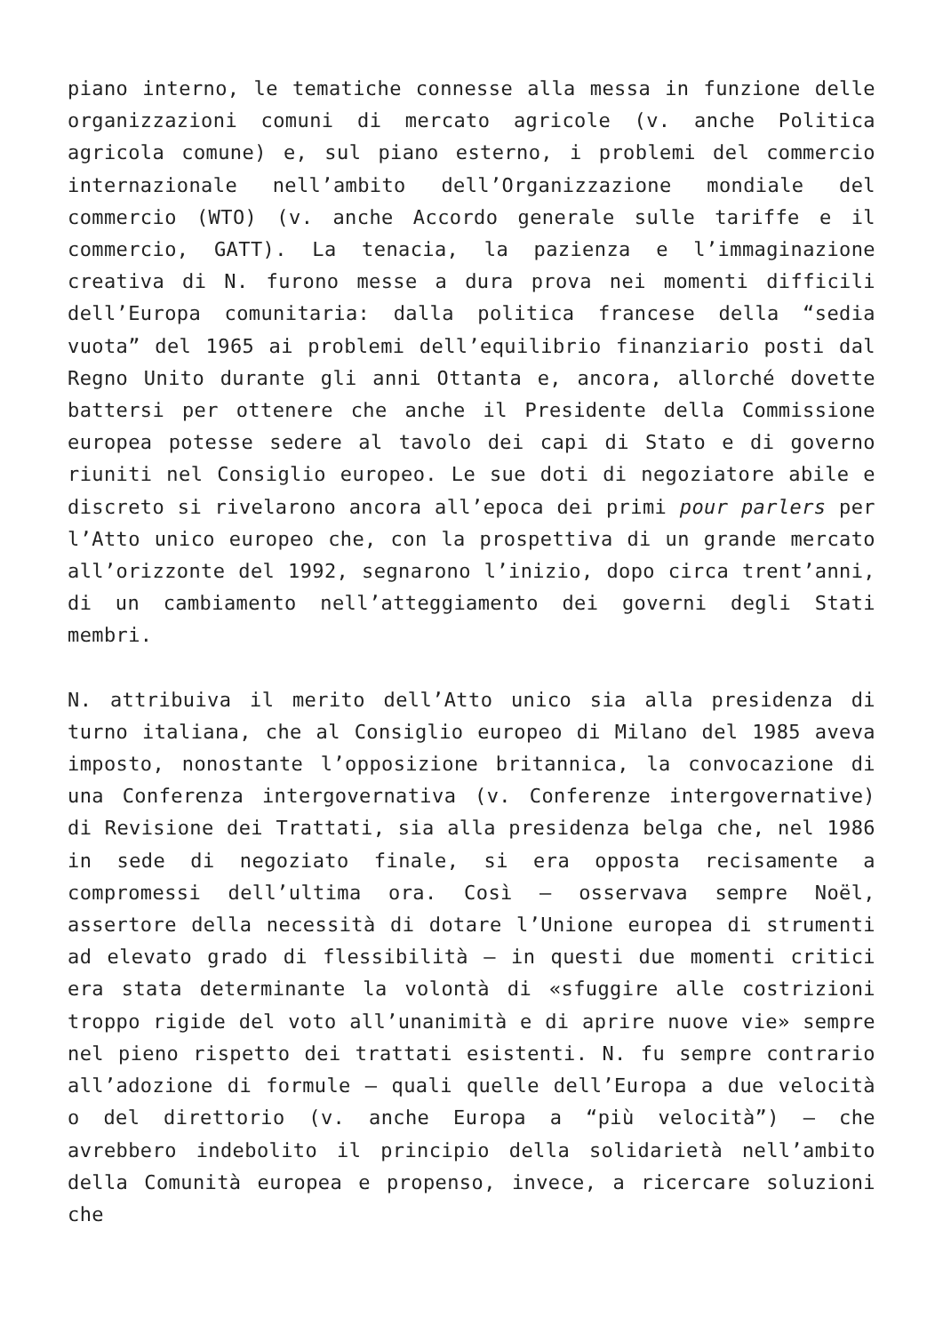piano interno, le tematiche connesse alla messa in funzione delle organizzazioni comuni di mercato agricole (v. anche Politica agricola comune) e, sul piano esterno, i problemi del commercio internazionale nell’ambito dell’Organizzazione mondiale del commercio (WTO) (v. anche Accordo generale sulle tariffe e il commercio, GATT). La tenacia, la pazienza e l’immaginazione creativa di N. furono messe a dura prova nei momenti difficili dell’Europa comunitaria: dalla politica francese della “sedia vuota” del 1965 ai problemi dell’equilibrio finanziario posti dal Regno Unito durante gli anni Ottanta e, ancora, allorché dovette battersi per ottenere che anche il Presidente della Commissione europea potesse sedere al tavolo dei capi di Stato e di governo riuniti nel Consiglio europeo. Le sue doti di negoziatore abile e discreto si rivelarono ancora all’epoca dei primi pour parlers per l’Atto unico europeo che, con la prospettiva di un grande mercato all’orizzonte del 1992, segnarono l’inizio, dopo circa trent’anni, di un cambiamento nell’atteggiamento dei governi degli Stati membri.
N. attribuiva il merito dell’Atto unico sia alla presidenza di turno italiana, che al Consiglio europeo di Milano del 1985 aveva imposto, nonostante l’opposizione britannica, la convocazione di una Conferenza intergovernativa (v. Conferenze intergovernative) di Revisione dei Trattati, sia alla presidenza belga che, nel 1986 in sede di negoziato finale, si era opposta recisamente a compromessi dell’ultima ora. Così – osservava sempre Noël, assertore della necessità di dotare l’Unione europea di strumenti ad elevato grado di flessibilità – in questi due momenti critici era stata determinante la volontà di «sfuggire alle costrizioni troppo rigide del voto all’unanimità e di aprire nuove vie» sempre nel pieno rispetto dei trattati esistenti. N. fu sempre contrario all’adozione di formule – quali quelle dell’Europa a due velocità o del direttorio (v. anche Europa a “più velocità”) – che avrebbero indebolito il principio della solidarietà nell’ambito della Comunità europea e propenso, invece, a ricercare soluzioni che